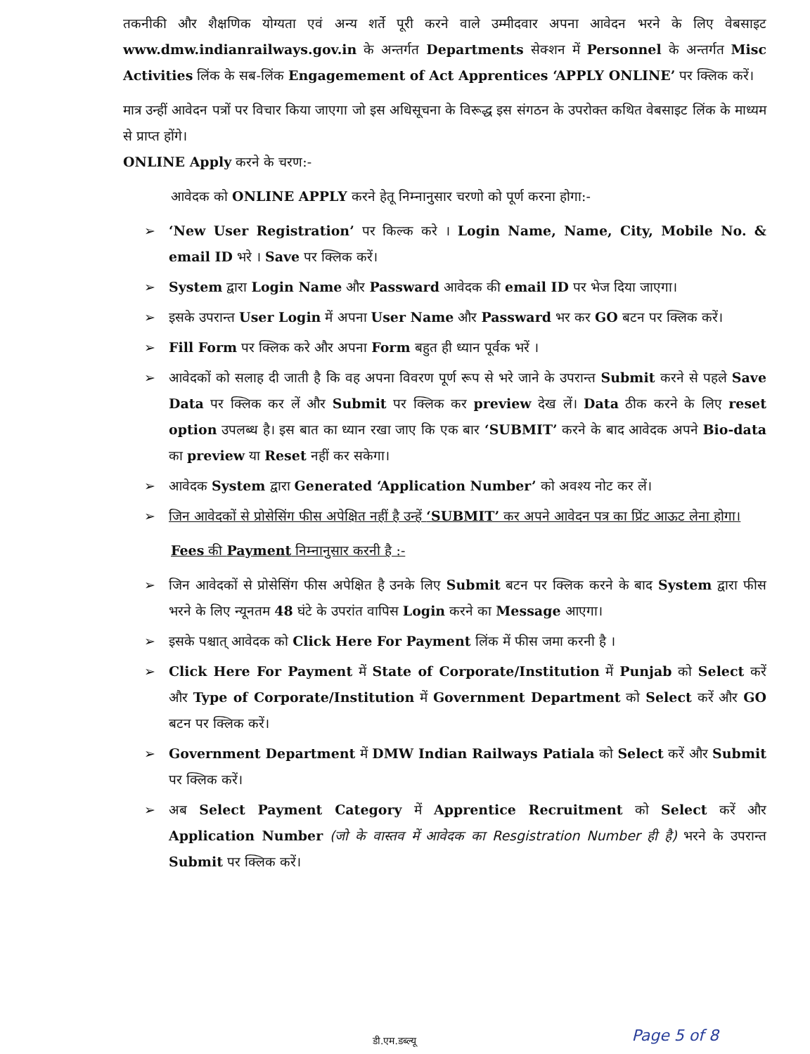तकनीकी और शैक्षणिक योग्यता एवं अन्य शर्ते पूरी करने वाले उम्मीदवार अपना आवेदन भरने के लिए वेबसाइट www.dmw.indianrailways.gov.in के अन्तर्गत Departments सेक्शन में Personnel के अन्तर्गत Misc Activities लिंक के सब-लिंक Engagemement of Act Apprentices ‘APPLY ONLINE’ पर क्लिक करें।
मात्र उन्हीं आवेदन पत्रों पर विचार किया जाएगा जो इस अधिसूचना के विरूद्ध इस संगठन के उपरोक्त कथित वेबसाइट लिंक के माध्यम से प्राप्त होंगे।
ONLINE Apply करने के चरण:-
आवेदक को ONLINE APPLY करने हेतू निम्नानुसार चरणो को पूर्ण करना होगा:-
➢ ‘New User Registration’ पर किल्क करे । Login Name, Name, City, Mobile No. & email ID भरे । Save पर क्लिक करें।
➢ System द्वारा Login Name और Passward आवेदक की email ID पर भेज दिया जाएगा।
➢ इसके उपरान्त User Login में अपना User Name और Passward भर कर GO बटन पर क्लिक करें।
➢ Fill Form पर क्लिक करे और अपना Form बहुत ही ध्यान पूर्वक भरें ।
➢ आवेदकों को सलाह दी जाती है कि वह अपना विवरण पूर्ण रूप से भरे जाने के उपरान्त Submit करने से पहले Save Data पर क्लिक कर लें और Submit पर क्लिक कर preview देख लें। Data ठीक करने के लिए reset option उपलब्ध है। इस बात का ध्यान रखा जाए कि एक बार ‘SUBMIT’ करने के बाद आवेदक अपने Bio-data का preview या Reset नहीं कर सकेगा।
➢ आवेदक System द्वारा Generated ‘Application Number’ को अवश्य नोट कर लें।
➢ जिन आवेदकों से प्रोसेसिंग फीस अपेक्षित नहीं है उन्हें ‘SUBMIT’ कर अपने आवेदन पत्र का प्रिंट आऊट लेना होगा।
Fees की Payment निम्नानुसार करनी है :-
➢ जिन आवेदकों से प्रोसेसिंग फीस अपेक्षित है उनके लिए Submit बटन पर क्लिक करने के बाद System द्वारा फीस भरने के लिए न्यूनतम 48 घंटे के उपरांत वापिस Login करने का Message आएगा।
➢ इसके पश्चात् आवेदक को Click Here For Payment लिंक में फीस जमा करनी है ।
➢ Click Here For Payment में State of Corporate/Institution में Punjab को Select करें और Type of Corporate/Institution में Government Department को Select करें और GO बटन पर क्लिक करें।
➢ Government Department में DMW Indian Railways Patiala को Select करें और Submit पर क्लिक करें।
➢ अब Select Payment Category में Apprentice Recruitment को Select करें और Application Number (जो के वास्तव में आवेदक का Resgistration Number ही है) भरने के उपरान्त Submit पर क्लिक करें।
Page 5 of 8 डी.एम.डब्ल्यू